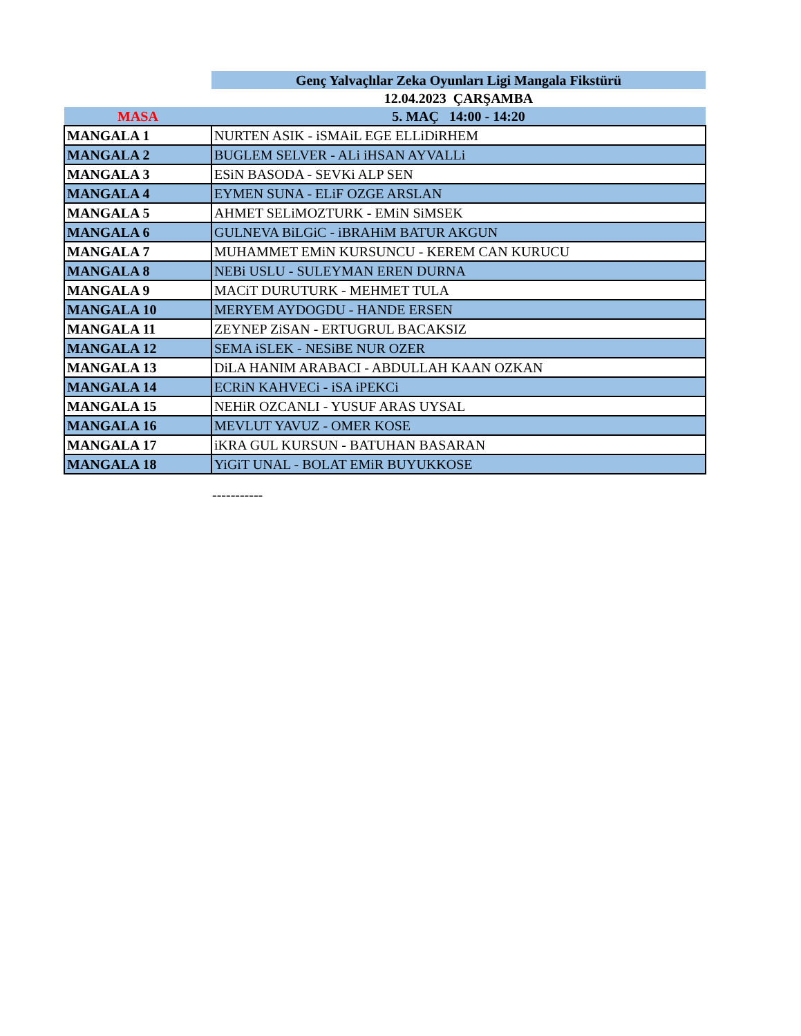| | Genç Yalvaçlılar Zeka Oyunları Ligi Mangala Fikstürü |
| | 12.04.2023 ÇARŞAMBA |
| MASA | 5. MAÇ 14:00 - 14:20 |
| MANGALA 1 | NURTEN ASIK - iSMAiL EGE ELLiDiRHEM |
| MANGALA 2 | BUGLEM SELVER - ALi iHSAN AYVALLi |
| MANGALA 3 | ESiN BASODA - SEVKi ALP SEN |
| MANGALA 4 | EYMEN SUNA - ELiF OZGE ARSLAN |
| MANGALA 5 | AHMET SELiMOZTURK - EMiN SiMSEK |
| MANGALA 6 | GULNEVA BiLGiC - iBRAHiM BATUR AKGUN |
| MANGALA 7 | MUHAMMET EMiN KURSUNCU - KEREM CAN KURUCU |
| MANGALA 8 | NEBi USLU - SULEYMAN EREN DURNA |
| MANGALA 9 | MACiT DURUTURK - MEHMET TULA |
| MANGALA 10 | MERYEM AYDOGDU - HANDE ERSEN |
| MANGALA 11 | ZEYNEP ZiSAN - ERTUGRUL BACAKSIZ |
| MANGALA 12 | SEMA iSLEK - NESiBE NUR OZER |
| MANGALA 13 | DiLA HANIM ARABACI - ABDULLAH KAAN OZKAN |
| MANGALA 14 | ECRiN KAHVECi - iSA iPEKCi |
| MANGALA 15 | NEHiR OZCANLI - YUSUF ARAS UYSAL |
| MANGALA 16 | MEVLUT YAVUZ - OMER KOSE |
| MANGALA 17 | iKRA GUL KURSUN - BATUHAN BASARAN |
| MANGALA 18 | YiGiT UNAL - BOLAT EMiR BUYUKKOSE |
-----------